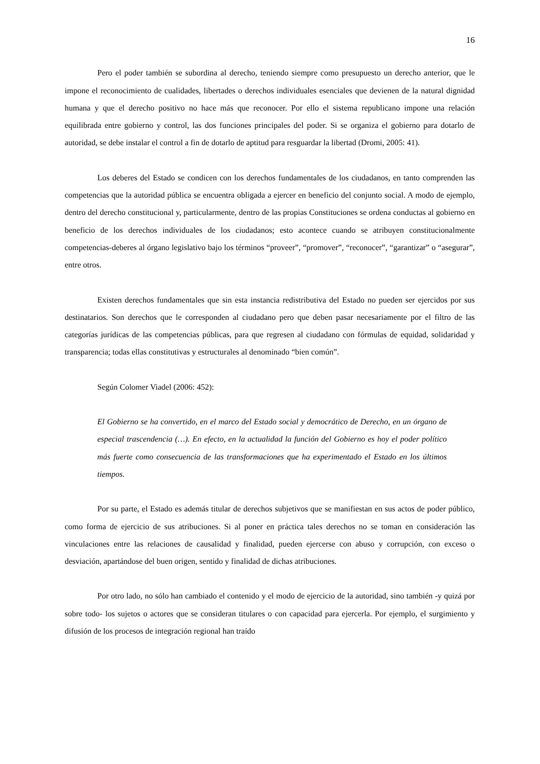16
Pero el poder también se subordina al derecho, teniendo siempre como presupuesto un derecho anterior, que le impone el reconocimiento de cualidades, libertades o derechos individuales esenciales que devienen de la natural dignidad humana y que el derecho positivo no hace más que reconocer. Por ello el sistema republicano impone una relación equilibrada entre gobierno y control, las dos funciones principales del poder. Si se organiza el gobierno para dotarlo de autoridad, se debe instalar el control a fin de dotarlo de aptitud para resguardar la libertad (Dromi, 2005: 41).
Los deberes del Estado se condicen con los derechos fundamentales de los ciudadanos, en tanto comprenden las competencias que la autoridad pública se encuentra obligada a ejercer en beneficio del conjunto social. A modo de ejemplo, dentro del derecho constitucional y, particularmente, dentro de las propias Constituciones se ordena conductas al gobierno en beneficio de los derechos individuales de los ciudadanos; esto acontece cuando se atribuyen constitucionalmente competencias-deberes al órgano legislativo bajo los términos “proveer”, “promover”, “reconocer”, “garantizar” o “asegurar”, entre otros.
Existen derechos fundamentales que sin esta instancia redistributiva del Estado no pueden ser ejercidos por sus destinatarios. Son derechos que le corresponden al ciudadano pero que deben pasar necesariamente por el filtro de las categorías jurídicas de las competencias públicas, para que regresen al ciudadano con fórmulas de equidad, solidaridad y transparencia; todas ellas constitutivas y estructurales al denominado “bien común”.
Según Colomer Viadel (2006: 452):
El Gobierno se ha convertido, en el marco del Estado social y democrático de Derecho, en un órgano de especial trascendencia (…). En efecto, en la actualidad la función del Gobierno es hoy el poder político más fuerte como consecuencia de las transformaciones que ha experimentado el Estado en los últimos tiempos.
Por su parte, el Estado es además titular de derechos subjetivos que se manifiestan en sus actos de poder público, como forma de ejercicio de sus atribuciones. Si al poner en práctica tales derechos no se toman en consideración las vinculaciones entre las relaciones de causalidad y finalidad, pueden ejercerse con abuso y corrupción, con exceso o desviación, apartándose del buen origen, sentido y finalidad de dichas atribuciones.
Por otro lado, no sólo han cambiado el contenido y el modo de ejercicio de la autoridad, sino también -y quizá por sobre todo- los sujetos o actores que se consideran titulares o con capacidad para ejercerla. Por ejemplo, el surgimiento y difusión de los procesos de integración regional han traído